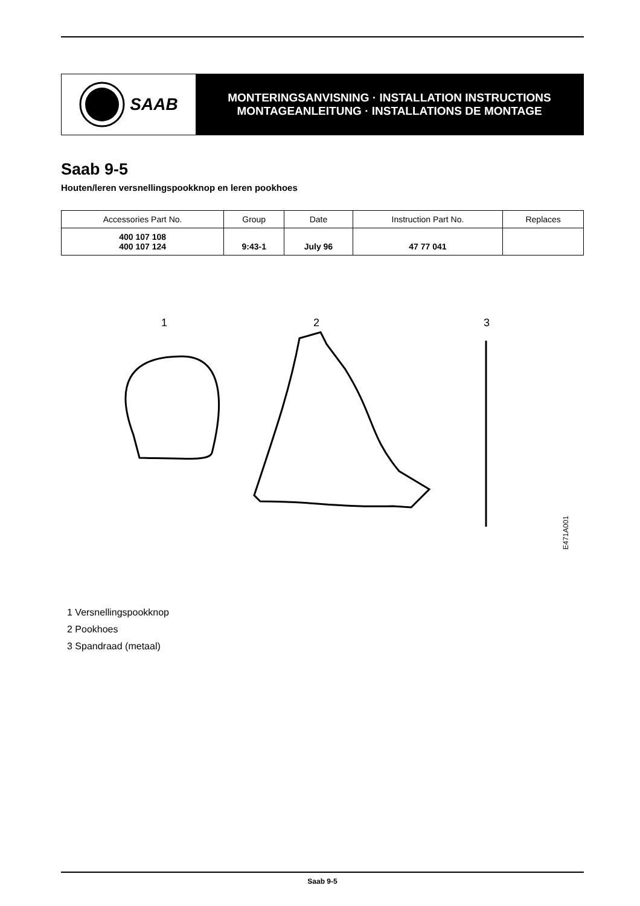SAAB
MONTERINGSANVISNING · INSTALLATION INSTRUCTIONS
MONTAGEANLEITUNG · INSTALLATIONS DE MONTAGE
Saab 9-5
Houten/leren versnellingspookknop en leren pookhoes
| Accessories Part No. | Group | Date | Instruction Part No. | Replaces |
| --- | --- | --- | --- | --- |
| 400 107 108 400 107 124 | 9:43-1 | July 96 | 47 77 041 | |
1
2
3
E471A001
1 Versnellingspookknop
2 Pookhoes
3 Spandraad (metaal)
Saab 9-5